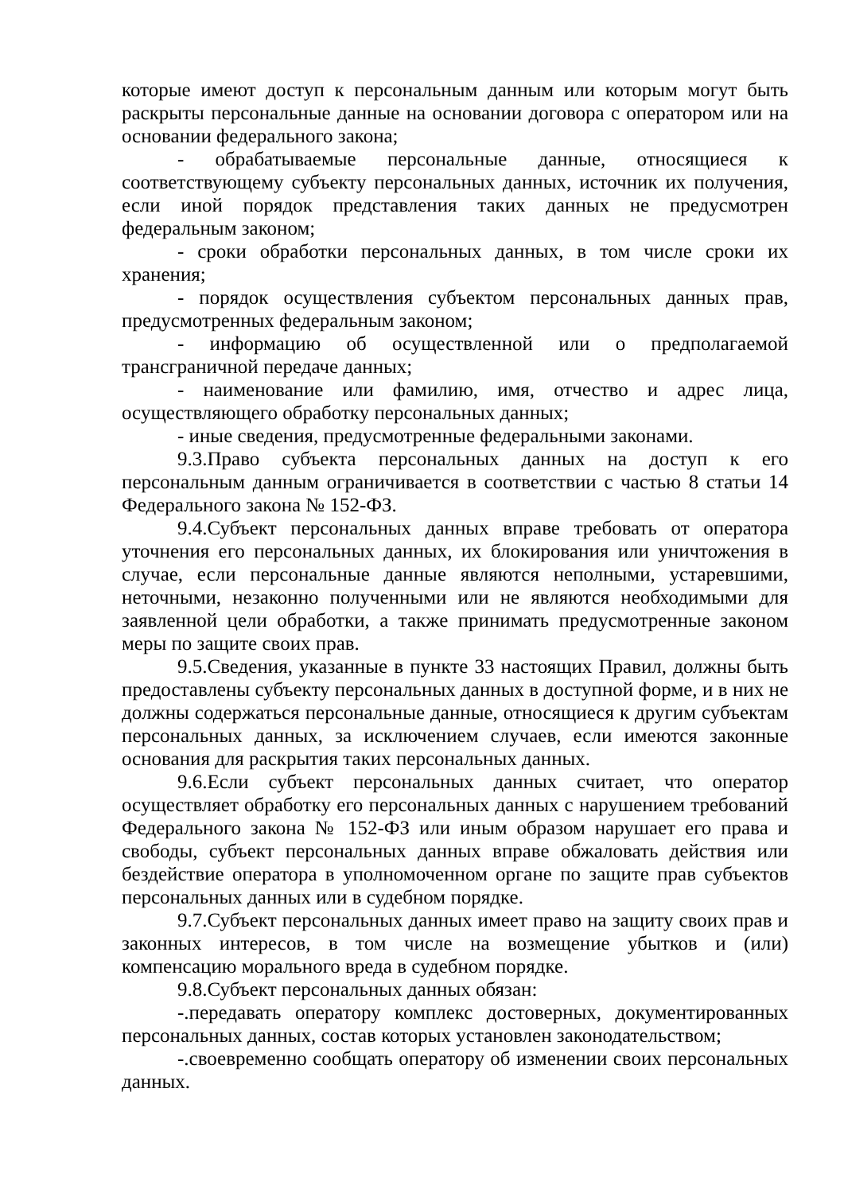которые имеют доступ к персональным данным или которым могут быть раскрыты персональные данные на основании договора с оператором или на основании федерального закона;
- обрабатываемые персональные данные, относящиеся к соответствующему субъекту персональных данных, источник их получения, если иной порядок представления таких данных не предусмотрен федеральным законом;
- сроки обработки персональных данных, в том числе сроки их хранения;
- порядок осуществления субъектом персональных данных прав, предусмотренных федеральным законом;
- информацию об осуществленной или о предполагаемой трансграничной передаче данных;
- наименование или фамилию, имя, отчество и адрес лица, осуществляющего обработку персональных данных;
- иные сведения, предусмотренные федеральными законами.
9.3.Право субъекта персональных данных на доступ к его персональным данным ограничивается в соответствии с частью 8 статьи 14 Федерального закона № 152-ФЗ.
9.4.Субъект персональных данных вправе требовать от оператора уточнения его персональных данных, их блокирования или уничтожения в случае, если персональные данные являются неполными, устаревшими, неточными, незаконно полученными или не являются необходимыми для заявленной цели обработки, а также принимать предусмотренные законом меры по защите своих прав.
9.5.Сведения, указанные в пункте 33 настоящих Правил, должны быть предоставлены субъекту персональных данных в доступной форме, и в них не должны содержаться персональные данные, относящиеся к другим субъектам персональных данных, за исключением случаев, если имеются законные основания для раскрытия таких персональных данных.
9.6.Если субъект персональных данных считает, что оператор осуществляет обработку его персональных данных с нарушением требований Федерального закона № 152-ФЗ или иным образом нарушает его права и свободы, субъект персональных данных вправе обжаловать действия или бездействие оператора в уполномоченном органе по защите прав субъектов персональных данных или в судебном порядке.
9.7.Субъект персональных данных имеет право на защиту своих прав и законных интересов, в том числе на возмещение убытков и (или) компенсацию морального вреда в судебном порядке.
9.8.Субъект персональных данных обязан:
-.передавать оператору комплекс достоверных, документированных персональных данных, состав которых установлен законодательством;
-.своевременно сообщать оператору об изменении своих персональных данных.